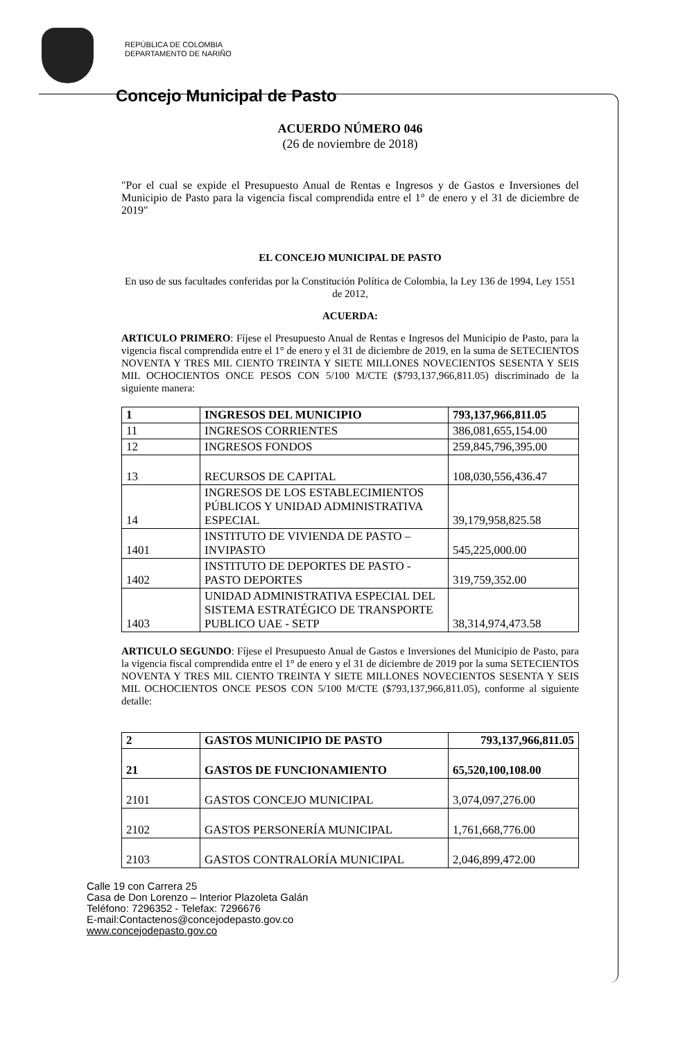REPÚBLICA DE COLOMBIA
DEPARTAMENTO DE NARIÑO
Concejo Municipal de Pasto
ACUERDO NÚMERO 046
(26 de noviembre de 2018)
"Por el cual se expide el Presupuesto Anual de Rentas e Ingresos y de Gastos e Inversiones del Municipio de Pasto para la vigencia fiscal comprendida entre el 1° de enero y el 31 de diciembre de 2019"
EL CONCEJO MUNICIPAL DE PASTO
En uso de sus facultades conferidas por la Constitución Política de Colombia, la Ley 136 de 1994, Ley 1551 de 2012,
ACUERDA:
ARTICULO PRIMERO: Fíjese el Presupuesto Anual de Rentas e Ingresos del Municipio de Pasto, para la vigencia fiscal comprendida entre el 1° de enero y el 31 de diciembre de 2019, en la suma de SETECIENTOS NOVENTA Y TRES MIL CIENTO TREINTA Y SIETE MILLONES NOVECIENTOS SESENTA Y SEIS MIL OCHOCIENTOS ONCE PESOS CON 5/100 M/CTE ($793,137,966,811.05) discriminado de la siguiente manera:
| 1 | INGRESOS DEL MUNICIPIO | 793,137,966,811.05 |
| 11 | INGRESOS CORRIENTES | 386,081,655,154.00 |
| 12 | INGRESOS FONDOS | 259,845,796,395.00 |
| 13 | RECURSOS DE CAPITAL | 108,030,556,436.47 |
| 14 | INGRESOS DE LOS ESTABLECIMIENTOS PÚBLICOS Y UNIDAD ADMINISTRATIVA ESPECIAL | 39,179,958,825.58 |
| 1401 | INSTITUTO DE VIVIENDA DE PASTO – INVIPASTO | 545,225,000.00 |
| 1402 | INSTITUTO DE DEPORTES DE PASTO - PASTO DEPORTES | 319,759,352.00 |
| 1403 | UNIDAD ADMINISTRATIVA ESPECIAL DEL SISTEMA ESTRATÉGICO DE TRANSPORTE PUBLICO UAE - SETP | 38,314,974,473.58 |
ARTICULO SEGUNDO: Fíjese el Presupuesto Anual de Gastos e Inversiones del Municipio de Pasto, para la vigencia fiscal comprendida entre el 1° de enero y el 31 de diciembre de 2019 por la suma SETECIENTOS NOVENTA Y TRES MIL CIENTO TREINTA Y SIETE MILLONES NOVECIENTOS SESENTA Y SEIS MIL OCHOCIENTOS ONCE PESOS CON 5/100 M/CTE ($793,137,966,811.05), conforme al siguiente detalle:
| 2 | GASTOS MUNICIPIO DE PASTO | 793,137,966,811.05 |
| 21 | GASTOS DE FUNCIONAMIENTO | 65,520,100,108.00 |
| 2101 | GASTOS CONCEJO MUNICIPAL | 3,074,097,276.00 |
| 2102 | GASTOS PERSONERÍA MUNICIPAL | 1,761,668,776.00 |
| 2103 | GASTOS CONTRALORÍA MUNICIPAL | 2,046,899,472.00 |
Calle 19 con Carrera 25
Casa de Don Lorenzo – Interior Plazoleta Galán
Teléfono: 7296352 - Telefax: 7296676
E-mail:Contactenos@concejodepasto.gov.co
www.concejodepasto.gov.co